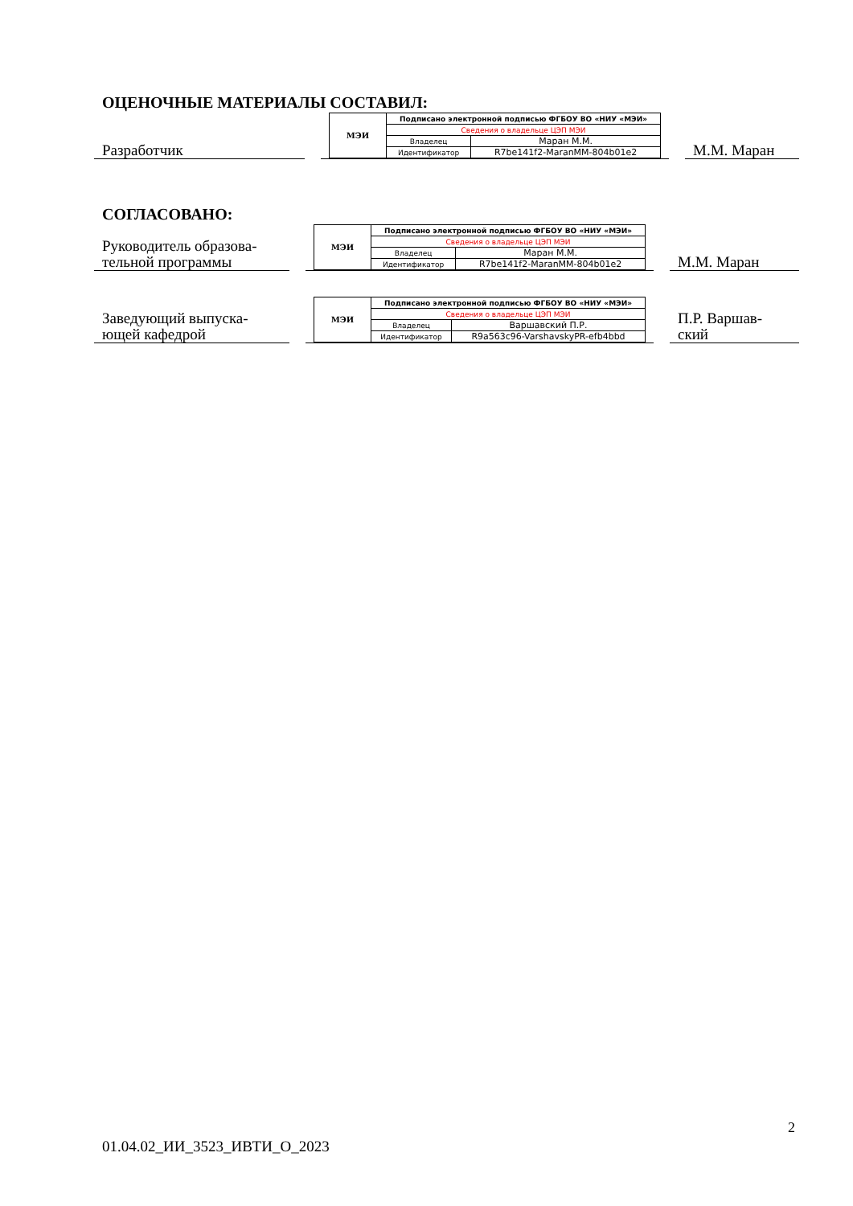ОЦЕНОЧНЫЕ МАТЕРИАЛЫ СОСТАВИЛ:
Разработчик
| МЭИ | Подписано электронной подписью ФГБОУ ВО «НИУ «МЭИ» | |
| | Сведения о владельце ЦЭП МЭИ | |
| | Владелец | Маран М.М. |
| | Идентификатор | R7be141f2-MaranMM-804b01e2 |
М.М. Маран
СОГЛАСОВАНО:
Руководитель образова-
тельной программы
| МЭИ | Подписано электронной подписью ФГБОУ ВО «НИУ «МЭИ» | |
| | Сведения о владельце ЦЭП МЭИ | |
| | Владелец | Маран М.М. |
| | Идентификатор | R7be141f2-MaranMM-804b01e2 |
М.М. Маран
Заведующий выпуска-
ющей кафедрой
| МЭИ | Подписано электронной подписью ФГБОУ ВО «НИУ «МЭИ» | |
| | Сведения о владельце ЦЭП МЭИ | |
| | Владелец | Варшавский П.Р. |
| | Идентификатор | R9a563c96-VarshavskyPR-efb4bbd |
П.Р. Варшав-
ский
2
01.04.02_ИИ_3523_ИВТИ_О_2023